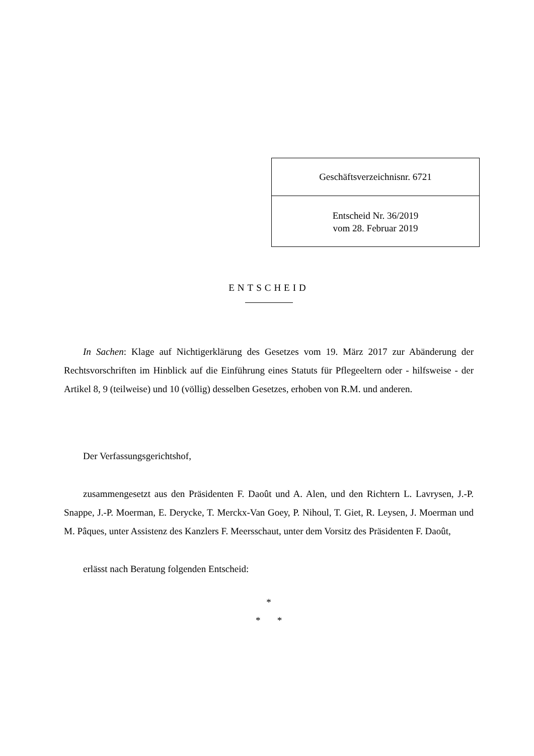Geschäftsverzeichnisnr. 6721
Entscheid Nr. 36/2019
vom 28. Februar 2019
ENTSCHEID
In Sachen: Klage auf Nichtigerklärung des Gesetzes vom 19. März 2017 zur Abänderung der Rechtsvorschriften im Hinblick auf die Einführung eines Statuts für Pflegeeltern oder - hilfsweise - der Artikel 8, 9 (teilweise) und 10 (völlig) desselben Gesetzes, erhoben von R.M. und anderen.
Der Verfassungsgerichtshof,
zusammengesetzt aus den Präsidenten F. Daoût und A. Alen, und den Richtern L. Lavrysen, J.-P. Snappe, J.-P. Moerman, E. Derycke, T. Merckx-Van Goey, P. Nihoul, T. Giet, R. Leysen, J. Moerman und M. Pâques, unter Assistenz des Kanzlers F. Meersschaut, unter dem Vorsitz des Präsidenten F. Daoût,
erlässt nach Beratung folgenden Entscheid:
*
* *